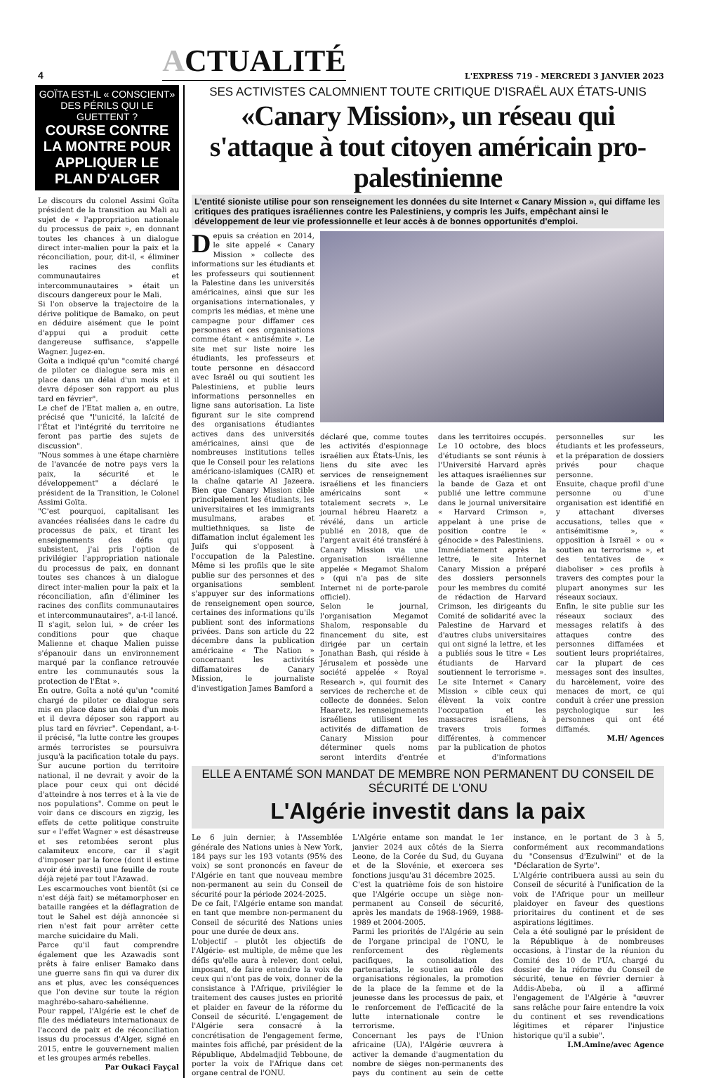4
ACTUALITÉ
L'EXPRESS 719 - MERCREDI 3 JANVIER 2023
GOÏTA EST-IL « CONSCIENT» DES PÉRILS QUI LE GUETTENT ?
COURSE CONTRE LA MONTRE POUR APPLIQUER LE PLAN D'ALGER
Le discours du colonel Assimi Goïta président de la transition au Mali au sujet de « l'appropriation nationale du processus de paix », en donnant toutes les chances à un dialogue direct inter-malien pour la paix et la réconciliation, pour, dit-il, « éliminer les racines des conflits communautaires et intercommunautaires » était un discours dangereux pour le Mali.
Si l'on observe la trajectoire de la dérive politique de Bamako, on peut en déduire aisément que le point d'appui qui a produit cette dangereuse suffisance, s'appelle Wagner. Jugez-en.
Goïta a indiqué qu'un "comité chargé de piloter ce dialogue sera mis en place dans un délai d'un mois et il devra déposer son rapport au plus tard en février".
Le chef de l'Etat malien a, en outre, précisé que "l'unicité, la laïcité de l'État et l'intégrité du territoire ne feront pas partie des sujets de discussion".
"Nous sommes à une étape charnière de l'avancée de notre pays vers la paix, la sécurité et le développement" a déclaré le président de la Transition, le Colonel Assimi Goïta.
"C'est pourquoi, capitalisant les avancées réalisées dans le cadre du processus de paix, et tirant les enseignements des défis qui subsistent, j'ai pris l'option de privilégier l'appropriation nationale du processus de paix, en donnant toutes ses chances à un dialogue direct inter-malien pour la paix et la réconciliation, afin d'éliminer les racines des conflits communautaires et intercommunautaires", a-t-il lancé.
Il s'agit, selon lui, » de créer les conditions pour que chaque Malienne et chaque Malien puisse s'épanouir dans un environnement marqué par la confiance retrouvée entre les communautés sous la protection de l'État ».
En outre, Goïta a noté qu'un "comité chargé de piloter ce dialogue sera mis en place dans un délai d'un mois et il devra déposer son rapport au plus tard en février". Cependant, a-t-il précisé, "la lutte contre les groupes armés terroristes se poursuivra jusqu'à la pacification totale du pays. Sur aucune portion du territoire national, il ne devrait y avoir de la place pour ceux qui ont décidé d'atteindre à nos terres et à la vie de nos populations". Comme on peut le voir dans ce discours en zigzig, les effets de cette politique construite sur « l'effet Wagner » est désastreuse et ses retombées seront plus calamiteux encore, car il s'agit d'imposer par la force (dont il estime avoir été investi) une feuille de route déjà rejeté par tout l'Azawad.
Les escarmouches vont bientôt (si ce n'est déjà fait) se métamorphoser en bataille rangées et la déflagration de tout le Sahel est déjà annoncée si rien n'est fait pour arrêter cette marche suicidaire du Mali.
Parce qu'il faut comprendre également que les Azawadis sont prêts à faire enliser Bamako dans une guerre sans fin qui va durer dix ans et plus, avec les conséquences que l'on devine sur toute la région maghrébo-saharo-sahélienne.
Pour rappel, l'Algérie est le chef de file des médiateurs internationaux de l'accord de paix et de réconciliation issus du processus d'Alger, signé en 2015, entre le gouvernement malien et les groupes armés rebelles.
Par Oukaci Fayçal
SES ACTIVISTES CALOMNIENT TOUTE CRITIQUE D'ISRAËL AUX ÉTATS-UNIS
«Canary Mission», un réseau qui s'attaque à tout citoyen américain pro-palestinienne
L'entité sioniste utilise pour son renseignement les données du site Internet « Canary Mission », qui diffame les critiques des pratiques israéliennes contre les Palestiniens, y compris les Juifs, empêchant ainsi le développement de leur vie professionnelle et leur accès à de bonnes opportunités d'emploi.
Depuis sa création en 2014, le site appelé « Canary Mission » collecte des informations sur les étudiants et les professeurs qui soutiennent la Palestine dans les universités américaines, ainsi que sur les organisations internationales, y compris les médias, et mène une campagne pour diffamer ces personnes et ces organisations comme étant « antisémite ». Le site met sur liste noire les étudiants, les professeurs et toute personne en désaccord avec Israël ou qui soutient les Palestiniens, et publie leurs informations personnelles en ligne sans autorisation. La liste figurant sur le site comprend des organisations étudiantes actives dans des universités américaines, ainsi que de nombreuses institutions telles que le Conseil pour les relations américano-islamiques (CAIR) et la chaîne qatarie Al Jazeera. Bien que Canary Mission cible principalement les étudiants, les universitaires et les immigrants musulmans, arabes et multiethniques, sa liste de diffamation inclut également les Juifs qui s'opposent à l'occupation de la Palestine. Même si les profils que le site publie sur des personnes et des organisations semblent s'appuyer sur des informations de renseignement open source, certaines des informations qu'ils publient sont des informations privées. Dans son article du 22 décembre dans la publication américaine « The Nation » concernant les activités diffamatoires de Canary Mission, le journaliste d'investigation James Bamford a
déclaré que, comme toutes les activités d'espionnage israélien aux États-Unis, les liens du site avec les services de renseignement israéliens et les financiers américains sont « totalement secrets ». Le journal hébreu Haaretz a révélé, dans un article publié en 2018, que de l'argent avait été transféré à Canary Mission via une organisation israélienne appelée « Megamot Shalom » (qui n'a pas de site Internet ni de porte-parole officiel).
Selon le journal, l'organisation Megamot Shalom, responsable du financement du site, est dirigée par un certain Jonathan Bash, qui réside à Jérusalem et possède une société appelée « Royal Research », qui fournit des services de recherche et de collecte de données. Selon Haaretz, les renseignements israéliens utilisent les activités de diffamation de Canary Mission pour déterminer quels noms seront interdits d'entrée dans les territoires occupés. Le 10 octobre, des blocs d'étudiants se sont réunis à l'Université Harvard après les attaques israéliennes sur la bande de Gaza et ont publié une lettre commune dans le journal universitaire « Harvard Crimson », appelant à une prise de position contre le « génocide » des Palestiniens.
Immédiatement après la lettre, le site Internet Canary Mission a préparé des dossiers personnels pour les membres du comité de rédaction de Harvard Crimson, les dirigeants du Comité de solidarité avec la Palestine de Harvard et d'autres clubs universitaires qui ont signé la lettre, et les a publiés sous le titre « Les étudiants de Harvard soutiennent le terrorisme ». Le site Internet « Canary Mission » cible ceux qui élèvent la voix contre l'occupation et les massacres israéliens, à travers trois formes différentes, à commencer par la publication de photos et d'informations personnelles sur les étudiants et les professeurs, et la préparation de dossiers privés pour chaque personne.
Ensuite, chaque profil d'une personne ou d'une organisation est identifié en y attachant diverses accusations, telles que « antisémitisme », « opposition à Israël » ou « soutien au terrorisme », et des tentatives de « diaboliser » ces profils à travers des comptes pour la plupart anonymes sur les réseaux sociaux.
Enfin, le site publie sur les réseaux sociaux des messages relatifs à des attaques contre des personnes diffamées et soutient leurs propriétaires, car la plupart de ces messages sont des insultes, du harcèlement, voire des menaces de mort, ce qui conduit à créer une pression psychologique sur les personnes qui ont été diffamés.
M.H/ Agences
ELLE A ENTAMÉ SON MANDAT DE MEMBRE NON PERMANENT DU CONSEIL DE SÉCURITÉ DE L'ONU
L'Algérie investit dans la paix
Le 6 juin dernier, à l'Assemblée générale des Nations unies à New York, 184 pays sur les 193 votants (95% des voix) se sont prononcés en faveur de l'Algérie en tant que nouveau membre non-permanent au sein du Conseil de sécurité pour la période 2024-2025.
De ce fait, l'Algérie entame son mandat en tant que membre non-permanent du Conseil de sécurité des Nations unies pour une durée de deux ans.
L'objectif – plutôt les objectifs de l'Algérie- est multiple, de même que les défis qu'elle aura à relever, dont celui, imposant, de faire entendre la voix de ceux qui n'ont pas de voix, donner de la consistance à l'Afrique, privilégier le traitement des causes justes en priorité et plaider en faveur de la réforme du Conseil de sécurité. L'engagement de l'Algérie sera consacré à la concrétisation de l'engagement ferme, maintes fois affiché, par président de la République, Abdelmadjid Tebboune, de porter la voix de l'Afrique dans cet organe central de l'ONU.
L'Algérie entame son mandat le 1er janvier 2024 aux côtés de la Sierra Leone, de la Corée du Sud, du Guyana et de la Slovénie, et exercera ses fonctions jusqu'au 31 décembre 2025.
C'est la quatrième fois de son histoire que l'Algérie occupe un siège non-permanent au Conseil de sécurité, après les mandats de 1968-1969, 1988-1989 et 2004-2005.
Parmi les priorités de l'Algérie au sein de l'organe principal de l'ONU, le renforcement des règlements pacifiques, la consolidation des partenariats, le soutien au rôle des organisations régionales, la promotion de la place de la femme et de la jeunesse dans les processus de paix, et le renforcement de l'efficacité de la lutte internationale contre le terrorisme.
Concernant les pays de l'Union africaine (UA), l'Algérie œuvrera à activer la demande d'augmentation du nombre de sièges non-permanents des pays du continent au sein de cette instance, en le portant de 3 à 5, conformément aux recommandations du "Consensus d'Ezulwini" et de la "Déclaration de Syrte".
L'Algérie contribuera aussi au sein du Conseil de sécurité à l'unification de la voix de l'Afrique pour un meilleur plaidoyer en faveur des questions prioritaires du continent et de ses aspirations légitimes.
Cela a été souligné par le président de la République à de nombreuses occasions, à l'instar de la réunion du Comité des 10 de l'UA, chargé du dossier de la réforme du Conseil de sécurité, tenue en février dernier à Addis-Abeba, où il a affirmé l'engagement de l'Algérie à "œuvrer sans relâche pour faire entendre la voix du continent et ses revendications légitimes et réparer l'injustice historique qu'il a subie".
I.M.Amine/avec Agence